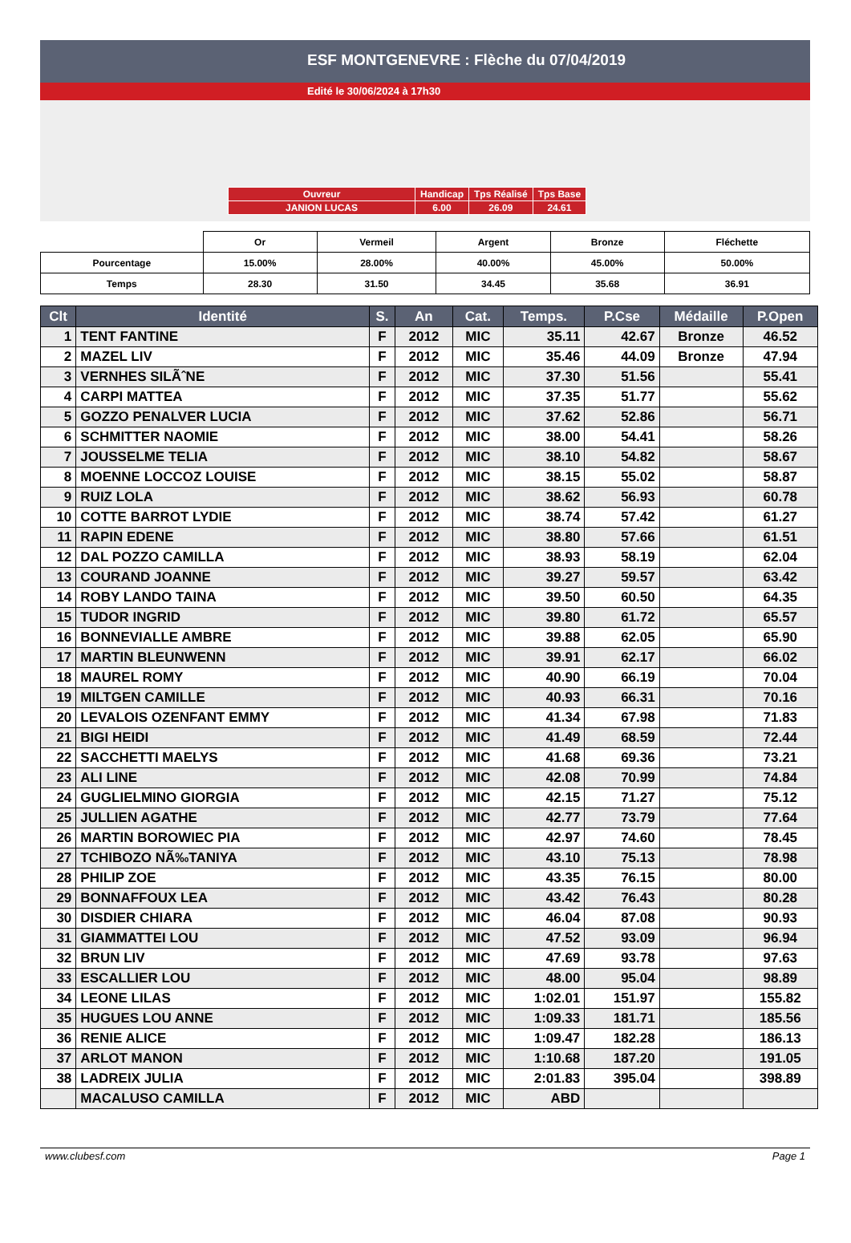ESF MONTGENEVRE : Flèche du 07/04/2019
Edité le 30/06/2024 à 17h30
| Ouvreur | Handicap | Tps Réalisé | Tps Base |
| JANION LUCAS | 6.00 | 26.09 | 24.61 |
| | Or | Vermeil | Argent | Bronze | Fléchette |
| Pourcentage | 15.00% | 28.00% | 40.00% | 45.00% | 50.00% |
| Temps | 28.30 | 31.50 | 34.45 | 35.68 | 36.91 |
| Clt | Identité | S. | An | Cat. | Temps. | P.Cse | Médaille | P.Open |
| --- | --- | --- | --- | --- | --- | --- | --- | --- |
| 1 | TENT FANTINE | F | 2012 | MIC | 35.11 | 42.67 | Bronze | 46.52 |
| 2 | MAZEL LIV | F | 2012 | MIC | 35.46 | 44.09 | Bronze | 47.94 |
| 3 | VERNHES SILÃˆNE | F | 2012 | MIC | 37.30 | 51.56 | | 55.41 |
| 4 | CARPI MATTEA | F | 2012 | MIC | 37.35 | 51.77 | | 55.62 |
| 5 | GOZZO PENALVER LUCIA | F | 2012 | MIC | 37.62 | 52.86 | | 56.71 |
| 6 | SCHMITTER NAOMIE | F | 2012 | MIC | 38.00 | 54.41 | | 58.26 |
| 7 | JOUSSELME TELIA | F | 2012 | MIC | 38.10 | 54.82 | | 58.67 |
| 8 | MOENNE LOCCOZ LOUISE | F | 2012 | MIC | 38.15 | 55.02 | | 58.87 |
| 9 | RUIZ LOLA | F | 2012 | MIC | 38.62 | 56.93 | | 60.78 |
| 10 | COTTE BARROT LYDIE | F | 2012 | MIC | 38.74 | 57.42 | | 61.27 |
| 11 | RAPIN EDENE | F | 2012 | MIC | 38.80 | 57.66 | | 61.51 |
| 12 | DAL POZZO CAMILLA | F | 2012 | MIC | 38.93 | 58.19 | | 62.04 |
| 13 | COURAND JOANNE | F | 2012 | MIC | 39.27 | 59.57 | | 63.42 |
| 14 | ROBY LANDO TAINA | F | 2012 | MIC | 39.50 | 60.50 | | 64.35 |
| 15 | TUDOR INGRID | F | 2012 | MIC | 39.80 | 61.72 | | 65.57 |
| 16 | BONNEVIALLE AMBRE | F | 2012 | MIC | 39.88 | 62.05 | | 65.90 |
| 17 | MARTIN BLEUNWENN | F | 2012 | MIC | 39.91 | 62.17 | | 66.02 |
| 18 | MAUREL ROMY | F | 2012 | MIC | 40.90 | 66.19 | | 70.04 |
| 19 | MILTGEN CAMILLE | F | 2012 | MIC | 40.93 | 66.31 | | 70.16 |
| 20 | LEVALOIS OZENFANT EMMY | F | 2012 | MIC | 41.34 | 67.98 | | 71.83 |
| 21 | BIGI HEIDI | F | 2012 | MIC | 41.49 | 68.59 | | 72.44 |
| 22 | SACCHETTI MAELYS | F | 2012 | MIC | 41.68 | 69.36 | | 73.21 |
| 23 | ALI LINE | F | 2012 | MIC | 42.08 | 70.99 | | 74.84 |
| 24 | GUGLIELMINO GIORGIA | F | 2012 | MIC | 42.15 | 71.27 | | 75.12 |
| 25 | JULLIEN AGATHE | F | 2012 | MIC | 42.77 | 73.79 | | 77.64 |
| 26 | MARTIN BOROWIEC PIA | F | 2012 | MIC | 42.97 | 74.60 | | 78.45 |
| 27 | TCHIBOZO NÃ‰TANIYA | F | 2012 | MIC | 43.10 | 75.13 | | 78.98 |
| 28 | PHILIP ZOE | F | 2012 | MIC | 43.35 | 76.15 | | 80.00 |
| 29 | BONNAFFOUX LEA | F | 2012 | MIC | 43.42 | 76.43 | | 80.28 |
| 30 | DISDIER CHIARA | F | 2012 | MIC | 46.04 | 87.08 | | 90.93 |
| 31 | GIAMMATTEI LOU | F | 2012 | MIC | 47.52 | 93.09 | | 96.94 |
| 32 | BRUN LIV | F | 2012 | MIC | 47.69 | 93.78 | | 97.63 |
| 33 | ESCALLIER LOU | F | 2012 | MIC | 48.00 | 95.04 | | 98.89 |
| 34 | LEONE LILAS | F | 2012 | MIC | 1:02.01 | 151.97 | | 155.82 |
| 35 | HUGUES LOU ANNE | F | 2012 | MIC | 1:09.33 | 181.71 | | 185.56 |
| 36 | RENIE ALICE | F | 2012 | MIC | 1:09.47 | 182.28 | | 186.13 |
| 37 | ARLOT MANON | F | 2012 | MIC | 1:10.68 | 187.20 | | 191.05 |
| 38 | LADREIX JULIA | F | 2012 | MIC | 2:01.83 | 395.04 | | 398.89 |
| | MACALUSO CAMILLA | F | 2012 | MIC | ABD | | | |
www.clubesf.com Page 1